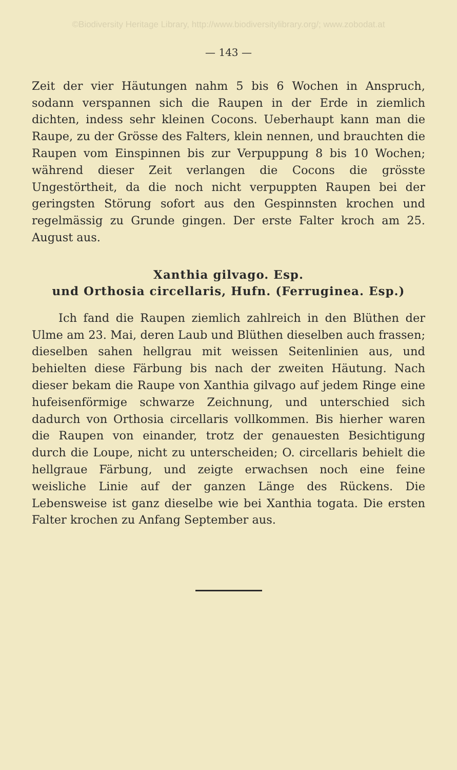©Biodiversity Heritage Library, http://www.biodiversitylibrary.org/; www.zobodat.at
— 143 —
Zeit der vier Häutungen nahm 5 bis 6 Wochen in Anspruch, sodann verspannen sich die Raupen in der Erde in ziemlich dichten, indess sehr kleinen Cocons. Ueberhaupt kann man die Raupe, zu der Grösse des Falters, klein nennen, und brauchten die Raupen vom Einspinnen bis zur Verpuppung 8 bis 10 Wochen; während dieser Zeit verlangen die Cocons die grösste Ungestörtheit, da die noch nicht verpuppten Raupen bei der geringsten Störung sofort aus den Gespinnsten krochen und regelmässig zu Grunde gingen. Der erste Falter kroch am 25. August aus.
Xanthia gilvago. Esp.
und Orthosia circellaris, Hufn. (Ferruginea. Esp.)
Ich fand die Raupen ziemlich zahlreich in den Blüthen der Ulme am 23. Mai, deren Laub und Blüthen dieselben auch frassen; dieselben sahen hellgrau mit weissen Seitenlinien aus, und behielten diese Färbung bis nach der zweiten Häutung. Nach dieser bekam die Raupe von Xanthia gilvago auf jedem Ringe eine hufeisenförmige schwarze Zeichnung, und unterschied sich dadurch von Orthosia circellaris vollkommen. Bis hierher waren die Raupen von einander, trotz der genauesten Besichtigung durch die Loupe, nicht zu unterscheiden; O. circellaris behielt die hellgraue Färbung, und zeigte erwachsen noch eine feine weisliche Linie auf der ganzen Länge des Rückens. Die Lebensweise ist ganz dieselbe wie bei Xanthia togata. Die ersten Falter krochen zu Anfang September aus.